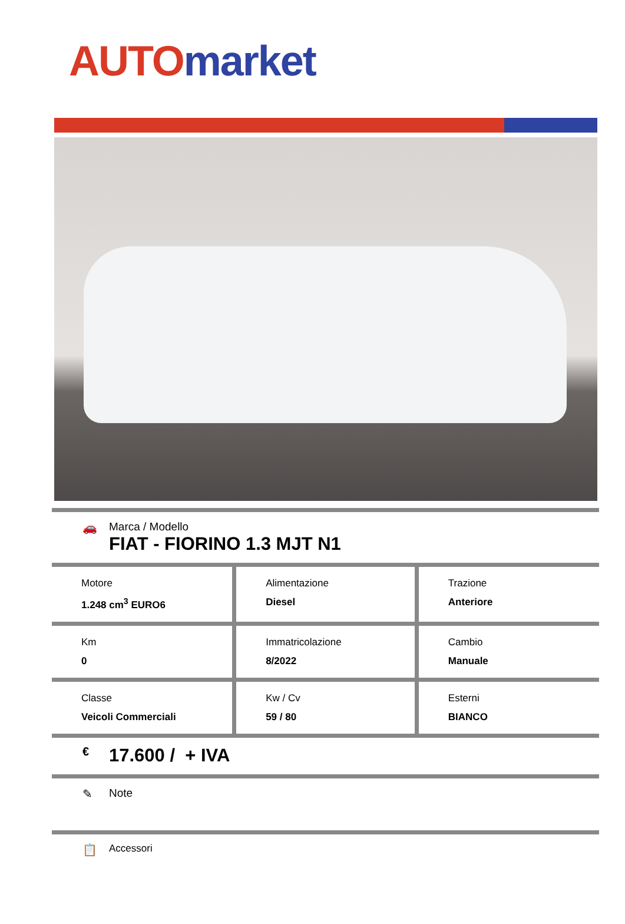AUTO market
🚗 Marca / Modello
FIAT - FIORINO 1.3 MJT N1
| Motore 1.248 cm<sup>3</sup> EURO6 | Alimentazione Diesel | Trazione Anteriore |
| Km 0 | Immatricolazione 8/2022 | Cambio Manuale |
| Classe Veicoli Commerciali | Kw / Cv 59 / 80 | Esterni BIANCO |
€
17.600 / + IVA
✎ Note
📋
Accessori